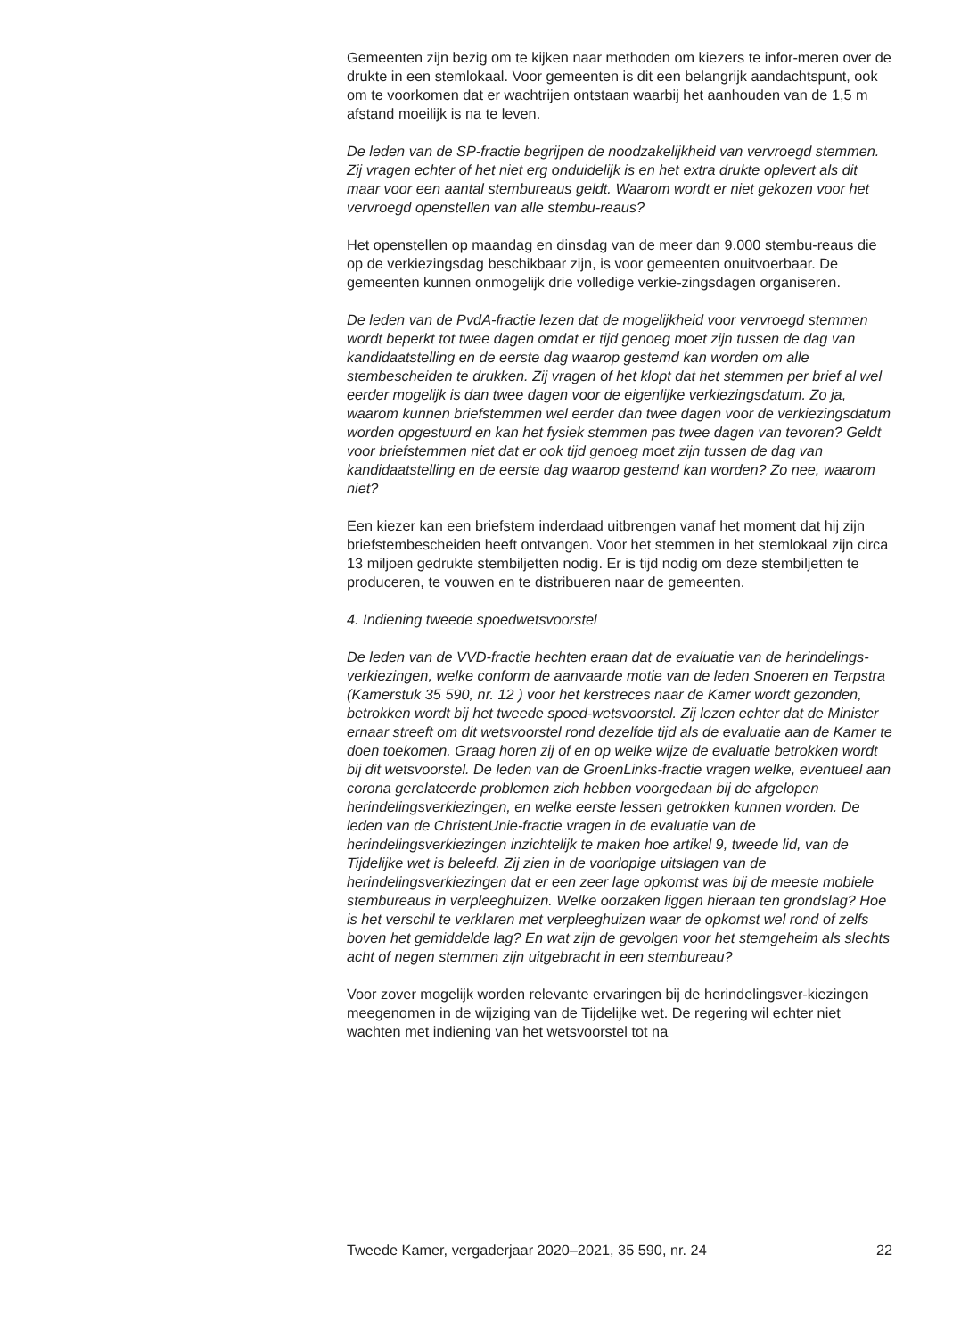Gemeenten zijn bezig om te kijken naar methoden om kiezers te infor-meren over de drukte in een stemlokaal. Voor gemeenten is dit een belangrijk aandachtspunt, ook om te voorkomen dat er wachtrijen ontstaan waarbij het aanhouden van de 1,5 m afstand moeilijk is na te leven.
De leden van de SP-fractie begrijpen de noodzakelijkheid van vervroegd stemmen. Zij vragen echter of het niet erg onduidelijk is en het extra drukte oplevert als dit maar voor een aantal stembureaus geldt. Waarom wordt er niet gekozen voor het vervroegd openstellen van alle stembu-reaus?
Het openstellen op maandag en dinsdag van de meer dan 9.000 stembu-reaus die op de verkiezingsdag beschikbaar zijn, is voor gemeenten onuitvoerbaar. De gemeenten kunnen onmogelijk drie volledige verkie-zingsdagen organiseren.
De leden van de PvdA-fractie lezen dat de mogelijkheid voor vervroegd stemmen wordt beperkt tot twee dagen omdat er tijd genoeg moet zijn tussen de dag van kandidaatstelling en de eerste dag waarop gestemd kan worden om alle stembescheiden te drukken. Zij vragen of het klopt dat het stemmen per brief al wel eerder mogelijk is dan twee dagen voor de eigenlijke verkiezingsdatum. Zo ja, waarom kunnen briefstemmen wel eerder dan twee dagen voor de verkiezingsdatum worden opgestuurd en kan het fysiek stemmen pas twee dagen van tevoren? Geldt voor briefstemmen niet dat er ook tijd genoeg moet zijn tussen de dag van kandidaatstelling en de eerste dag waarop gestemd kan worden? Zo nee, waarom niet?
Een kiezer kan een briefstem inderdaad uitbrengen vanaf het moment dat hij zijn briefstembescheiden heeft ontvangen. Voor het stemmen in het stemlokaal zijn circa 13 miljoen gedrukte stembiljetten nodig. Er is tijd nodig om deze stembiljetten te produceren, te vouwen en te distribueren naar de gemeenten.
4. Indiening tweede spoedwetsvoorstel
De leden van de VVD-fractie hechten eraan dat de evaluatie van de herindelings-verkiezingen, welke conform de aanvaarde motie van de leden Snoeren en Terpstra (Kamerstuk 35 590, nr. 12 ) voor het kerstreces naar de Kamer wordt gezonden, betrokken wordt bij het tweede spoed-wetsvoorstel. Zij lezen echter dat de Minister ernaar streeft om dit wetsvoorstel rond dezelfde tijd als de evaluatie aan de Kamer te doen toekomen. Graag horen zij of en op welke wijze de evaluatie betrokken wordt bij dit wetsvoorstel. De leden van de GroenLinks-fractie vragen welke, eventueel aan corona gerelateerde problemen zich hebben voorgedaan bij de afgelopen herindelingsverkiezingen, en welke eerste lessen getrokken kunnen worden. De leden van de ChristenUnie-fractie vragen in de evaluatie van de herindelingsverkiezingen inzichtelijk te maken hoe artikel 9, tweede lid, van de Tijdelijke wet is beleefd. Zij zien in de voorlopige uitslagen van de herindelingsverkiezingen dat er een zeer lage opkomst was bij de meeste mobiele stembureaus in verpleeghuizen. Welke oorzaken liggen hieraan ten grondslag? Hoe is het verschil te verklaren met verpleeghuizen waar de opkomst wel rond of zelfs boven het gemiddelde lag? En wat zijn de gevolgen voor het stemgeheim als slechts acht of negen stemmen zijn uitgebracht in een stembureau?
Voor zover mogelijk worden relevante ervaringen bij de herindelingsver-kiezingen meegenomen in de wijziging van de Tijdelijke wet. De regering wil echter niet wachten met indiening van het wetsvoorstel tot na
Tweede Kamer, vergaderjaar 2020–2021, 35 590, nr. 24 22